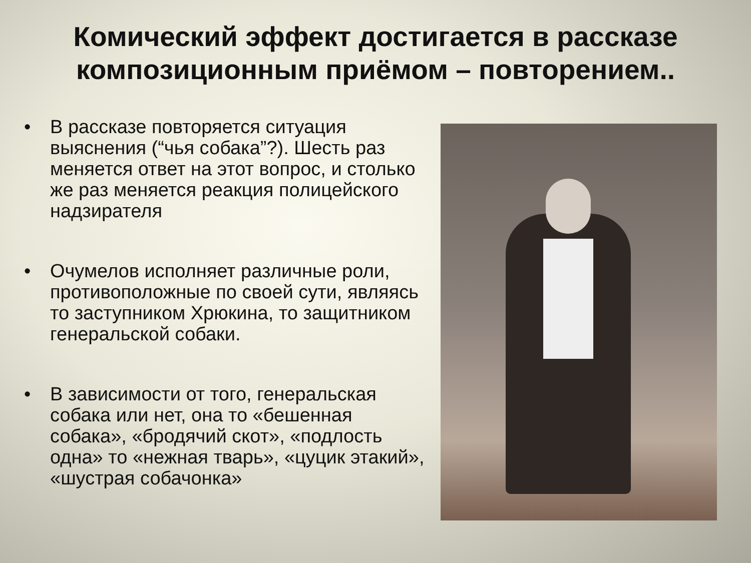Комический эффект достигается в рассказе композиционным приёмом – повторением..
• В рассказе повторяется ситуация выяснения (“чья собака”?). Шесть раз меняется ответ на этот вопрос, и столько же раз меняется реакция полицейского надзирателя
• Очумелов исполняет различные роли, противоположные по своей сути, являясь то заступником Хрюкина, то защитником генеральской собаки.
• В зависимости от того, генеральская собака или нет, она то «бешенная собака», «бродячий скот», «подлость одна» то «нежная тварь», «цуцик этакий», «шустрая собачонка»